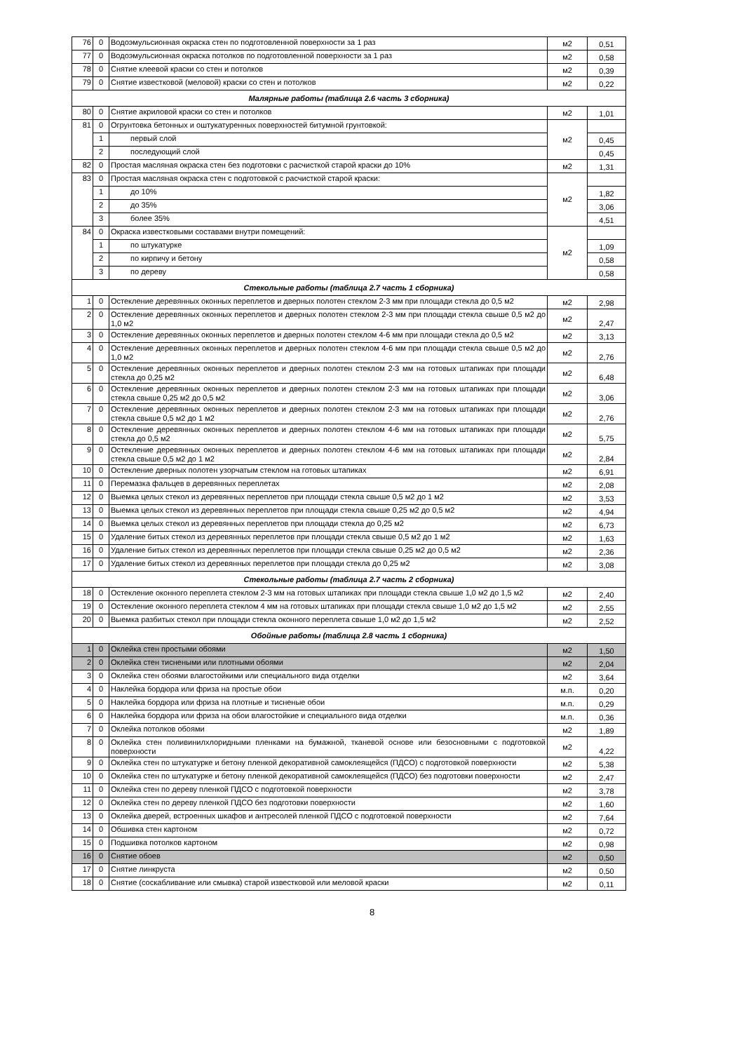| 76 | 0 | Водоэмульсионная окраска стен по подготовленной поверхности за 1 раз | м2 | 0,51 |
| 77 | 0 | Водоэмульсионная окраска потолков по подготовленной поверхности за 1 раз | м2 | 0,58 |
| 78 | 0 | Снятие клеевой краски со стен и потолков | м2 | 0,39 |
| 79 | 0 | Снятие известковой (меловой) краски со стен и потолков | м2 | 0,22 |
| Малярные работы (таблица 2.6 часть 3 сборника) | | | | |
| 80 | 0 | Снятие акриловой краски со стен и потолков | м2 | 1,01 |
| 81 | 0 | Огрунтовка бетонных и оштукатуренных поверхностей битумной грунтовкой: | м2 | |
| | 1 | первый слой | | 0,45 |
| | 2 | последующий слой | | 0,45 |
| 82 | 0 | Простая масляная окраска стен без подготовки с расчисткой старой краски до 10% | м2 | 1,31 |
| 83 | 0 | Простая масляная окраска стен с подготовкой с расчисткой старой краски: | м2 | |
| | 1 | до 10% | | 1,82 |
| | 2 | до 35% | | 3,06 |
| | 3 | более 35% | | 4,51 |
| 84 | 0 | Окраска известковыми составами внутри помещений: | м2 | |
| | 1 | по штукатурке | | 1,09 |
| | 2 | по кирпичу и бетону | | 0,58 |
| | 3 | по дереву | | 0,58 |
| Стекольные работы (таблица 2.7 часть 1 сборника) | | | | |
| 1 | 0 | Остекление деревянных оконных переплетов и дверных полотен стеклом 2-3 мм при площади стекла до 0,5 м2 | м2 | 2,98 |
| 2 | 0 | Остекление деревянных оконных переплетов и дверных полотен стеклом 2-3 мм при площади стекла свыше 0,5 м2 до 1,0 м2 | м2 | 2,47 |
| 3 | 0 | Остекление деревянных оконных переплетов и дверных полотен стеклом 4-6 мм при площади стекла до 0,5 м2 | м2 | 3,13 |
| 4 | 0 | Остекление деревянных оконных переплетов и дверных полотен стеклом 4-6 мм при площади стекла свыше 0,5 м2 до 1,0 м2 | м2 | 2,76 |
| 5 | 0 | Остекление деревянных оконных переплетов и дверных полотен стеклом 2-3 мм на готовых штапиках при площади стекла до 0,25 м2 | м2 | 6,48 |
| 6 | 0 | Остекление деревянных оконных переплетов и дверных полотен стеклом 2-3 мм на готовых штапиках при площади стекла свыше 0,25 м2 до 0,5 м2 | м2 | 3,06 |
| 7 | 0 | Остекление деревянных оконных переплетов и дверных полотен стеклом 2-3 мм на готовых штапиках при площади стекла свыше 0,5 м2 до 1 м2 | м2 | 2,76 |
| 8 | 0 | Остекление деревянных оконных переплетов и дверных полотен стеклом 4-6 мм на готовых штапиках при площади стекла до 0,5 м2 | м2 | 5,75 |
| 9 | 0 | Остекление деревянных оконных переплетов и дверных полотен стеклом 4-6 мм на готовых штапиках при площади стекла свыше 0,5 м2 до 1 м2 | м2 | 2,84 |
| 10 | 0 | Остекление дверных полотен узорчатым стеклом на готовых штапиках | м2 | 6,91 |
| 11 | 0 | Перемазка фальцев в деревянных переплетах | м2 | 2,08 |
| 12 | 0 | Выемка целых стекол из деревянных переплетов при площади стекла свыше 0,5 м2 до 1 м2 | м2 | 3,53 |
| 13 | 0 | Выемка целых стекол из деревянных переплетов при площади стекла свыше 0,25 м2 до 0,5 м2 | м2 | 4,94 |
| 14 | 0 | Выемка целых стекол из деревянных переплетов при площади стекла до 0,25 м2 | м2 | 6,73 |
| 15 | 0 | Удаление битых стекол из деревянных переплетов при площади стекла свыше 0,5 м2 до 1 м2 | м2 | 1,63 |
| 16 | 0 | Удаление битых стекол из деревянных переплетов при площади стекла свыше 0,25 м2 до 0,5 м2 | м2 | 2,36 |
| 17 | 0 | Удаление битых стекол из деревянных переплетов при площади стекла до 0,25 м2 | м2 | 3,08 |
| Стекольные работы (таблица 2.7 часть 2 сборника) | | | | |
| 18 | 0 | Остекление оконного переплета стеклом 2-3 мм на готовых штапиках при площади стекла свыше 1,0 м2 до 1,5 м2 | м2 | 2,40 |
| 19 | 0 | Остекление оконного переплета стеклом 4 мм на готовых штапиках при площади стекла свыше 1,0 м2 до 1,5 м2 | м2 | 2,55 |
| 20 | 0 | Выемка разбитых стекол при площади стекла оконного переплета свыше 1,0 м2 до 1,5 м2 | м2 | 2,52 |
| Обойные работы (таблица 2.8 часть 1 сборника) | | | | |
| 1 | 0 | Оклейка стен простыми обоями | м2 | 1,50 |
| 2 | 0 | Оклейка стен тиснеными или плотными обоями | м2 | 2,04 |
| 3 | 0 | Оклейка стен обоями влагостойкими или специального вида отделки | м2 | 3,64 |
| 4 | 0 | Наклейка бордюра или фриза на простые обои | м.п. | 0,20 |
| 5 | 0 | Наклейка бордюра или фриза на плотные и тисненые обои | м.п. | 0,29 |
| 6 | 0 | Наклейка бордюра или фриза на обои влагостойкие и специального вида отделки | м.п. | 0,36 |
| 7 | 0 | Оклейка потолков обоями | м2 | 1,89 |
| 8 | 0 | Оклейка стен поливинилхлоридными пленками на бумажной, тканевой основе или безосновными с подготовкой поверхности | м2 | 4,22 |
| 9 | 0 | Оклейка стен по штукатурке и бетону пленкой декоративной самоклеящейся (ПДСО) с подготовкой поверхности | м2 | 5,38 |
| 10 | 0 | Оклейка стен по штукатурке и бетону пленкой декоративной самоклеящейся (ПДСО) без подготовки поверхности | м2 | 2,47 |
| 11 | 0 | Оклейка стен по дереву пленкой ПДСО с подготовкой поверхности | м2 | 3,78 |
| 12 | 0 | Оклейка стен по дереву пленкой ПДСО без подготовки поверхности | м2 | 1,60 |
| 13 | 0 | Оклейка дверей, встроенных шкафов и антресолей пленкой ПДСО с подготовкой поверхности | м2 | 7,64 |
| 14 | 0 | Обшивка стен картоном | м2 | 0,72 |
| 15 | 0 | Подшивка потолков картоном | м2 | 0,98 |
| 16 | 0 | Снятие обоев | м2 | 0,50 |
| 17 | 0 | Снятие линкруста | м2 | 0,50 |
| 18 | 0 | Снятие (соскабливание или смывка) старой известковой или меловой краски | м2 | 0,11 |
8